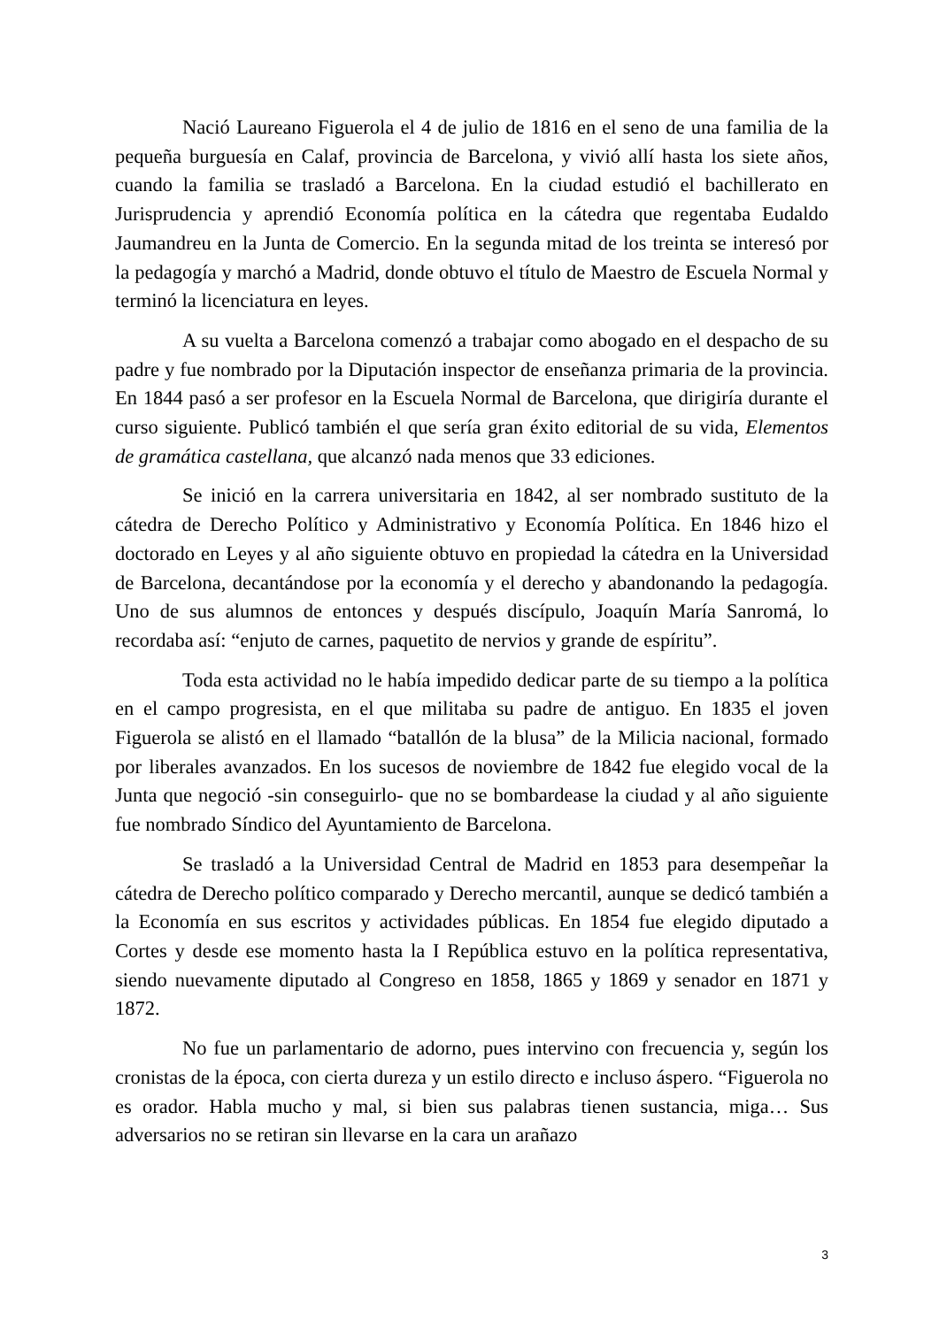Nació Laureano Figuerola el 4 de julio de 1816 en el seno de una familia de la pequeña burguesía en Calaf, provincia de Barcelona, y vivió allí hasta los siete años, cuando la familia se trasladó a Barcelona. En la ciudad estudió el bachillerato en Jurisprudencia y aprendió Economía política en la cátedra que regentaba Eudaldo Jaumandreu en la Junta de Comercio. En la segunda mitad de los treinta se interesó por la pedagogía y marchó a Madrid, donde obtuvo el título de Maestro de Escuela Normal y terminó la licenciatura en leyes.
A su vuelta a Barcelona comenzó a trabajar como abogado en el despacho de su padre y fue nombrado por la Diputación inspector de enseñanza primaria de la provincia. En 1844 pasó a ser profesor en la Escuela Normal de Barcelona, que dirigiría durante el curso siguiente. Publicó también el que sería gran éxito editorial de su vida, Elementos de gramática castellana, que alcanzó nada menos que 33 ediciones.
Se inició en la carrera universitaria en 1842, al ser nombrado sustituto de la cátedra de Derecho Político y Administrativo y Economía Política. En 1846 hizo el doctorado en Leyes y al año siguiente obtuvo en propiedad la cátedra en la Universidad de Barcelona, decantándose por la economía y el derecho y abandonando la pedagogía. Uno de sus alumnos de entonces y después discípulo, Joaquín María Sanromá, lo recordaba así: “enjuto de carnes, paquetito de nervios y grande de espíritu”.
Toda esta actividad no le había impedido dedicar parte de su tiempo a la política en el campo progresista, en el que militaba su padre de antiguo. En 1835 el joven Figuerola se alistó en el llamado “batallón de la blusa” de la Milicia nacional, formado por liberales avanzados. En los sucesos de noviembre de 1842 fue elegido vocal de la Junta que negoció -sin conseguirlo- que no se bombardease la ciudad y al año siguiente fue nombrado Síndico del Ayuntamiento de Barcelona.
Se trasladó a la Universidad Central de Madrid en 1853 para desempeñar la cátedra de Derecho político comparado y Derecho mercantil, aunque se dedicó también a la Economía en sus escritos y actividades públicas. En 1854 fue elegido diputado a Cortes y desde ese momento hasta la I República estuvo en la política representativa, siendo nuevamente diputado al Congreso en 1858, 1865 y 1869 y senador en 1871 y 1872.
No fue un parlamentario de adorno, pues intervino con frecuencia y, según los cronistas de la época, con cierta dureza y un estilo directo e incluso áspero. “Figuerola no es orador. Habla mucho y mal, si bien sus palabras tienen sustancia, miga… Sus adversarios no se retiran sin llevarse en la cara un arañazo
3